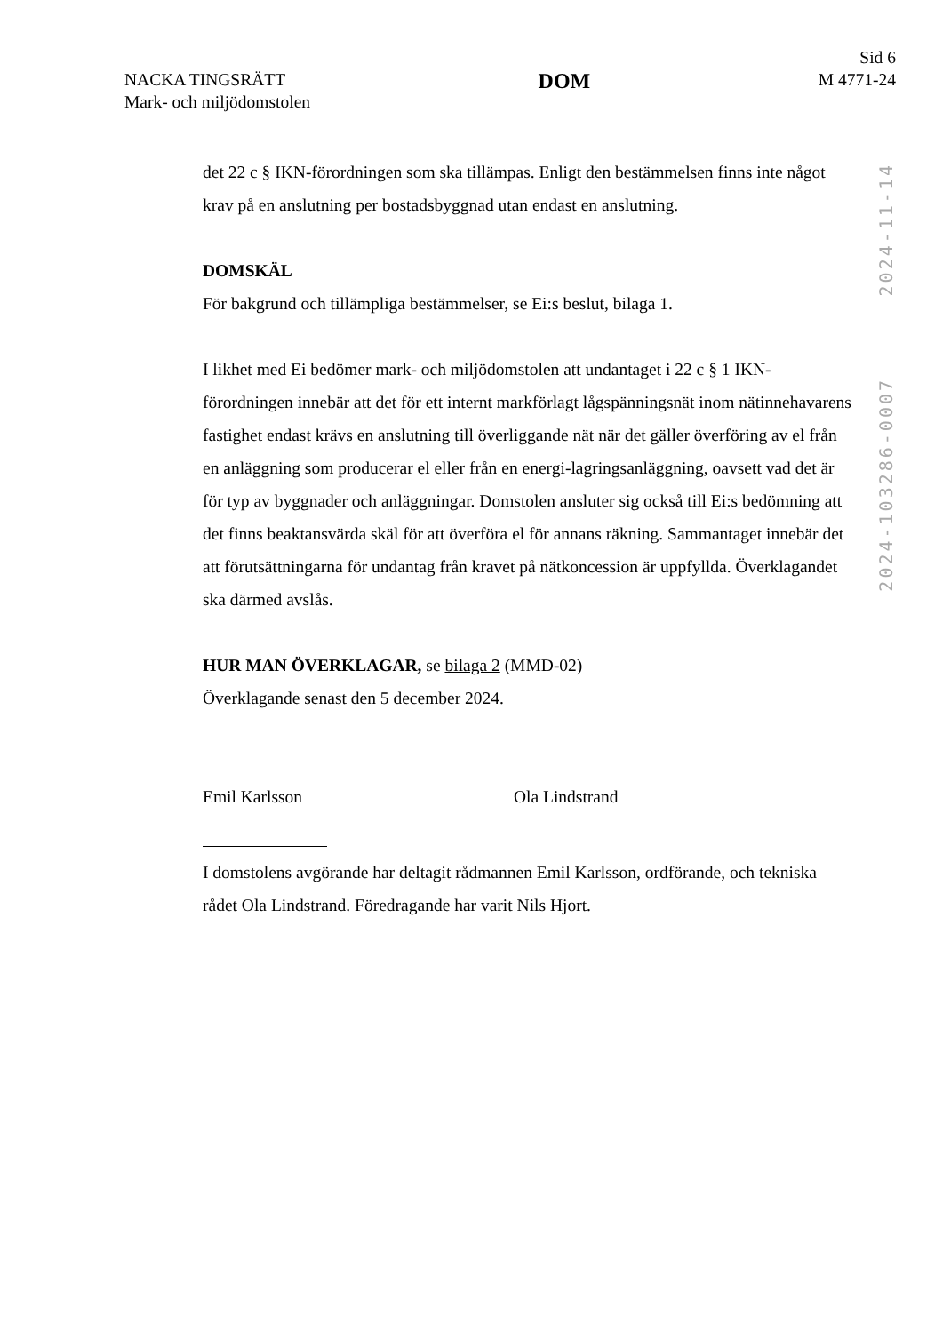NACKA TINGSRÄTT
Mark- och miljödomstolen
DOM
Sid 6
M 4771-24
det 22 c § IKN-förordningen som ska tillämpas. Enligt den bestämmelsen finns inte något krav på en anslutning per bostadsbyggnad utan endast en anslutning.
DOMSKÄL
För bakgrund och tillämpliga bestämmelser, se Ei:s beslut, bilaga 1.
I likhet med Ei bedömer mark- och miljödomstolen att undantaget i 22 c § 1 IKN-förordningen innebär att det för ett internt markförlagt lågspänningsnät inom nätinnehavarens fastighet endast krävs en anslutning till överliggande nät när det gäller överföring av el från en anläggning som producerar el eller från en energi-lagringsanläggning, oavsett vad det är för typ av byggnader och anläggningar. Domstolen ansluter sig också till Ei:s bedömning att det finns beaktansvärda skäl för att överföra el för annans räkning. Sammantaget innebär det att förutsättningarna för undantag från kravet på nätkoncession är uppfyllda. Överklagandet ska därmed avslås.
HUR MAN ÖVERKLAGAR, se bilaga 2 (MMD-02)
Överklagande senast den 5 december 2024.
Emil Karlsson Ola Lindstrand
I domstolens avgörande har deltagit rådmannen Emil Karlsson, ordförande, och tekniska rådet Ola Lindstrand. Föredragande har varit Nils Hjort.
2024-11-14
2024-103286-0007